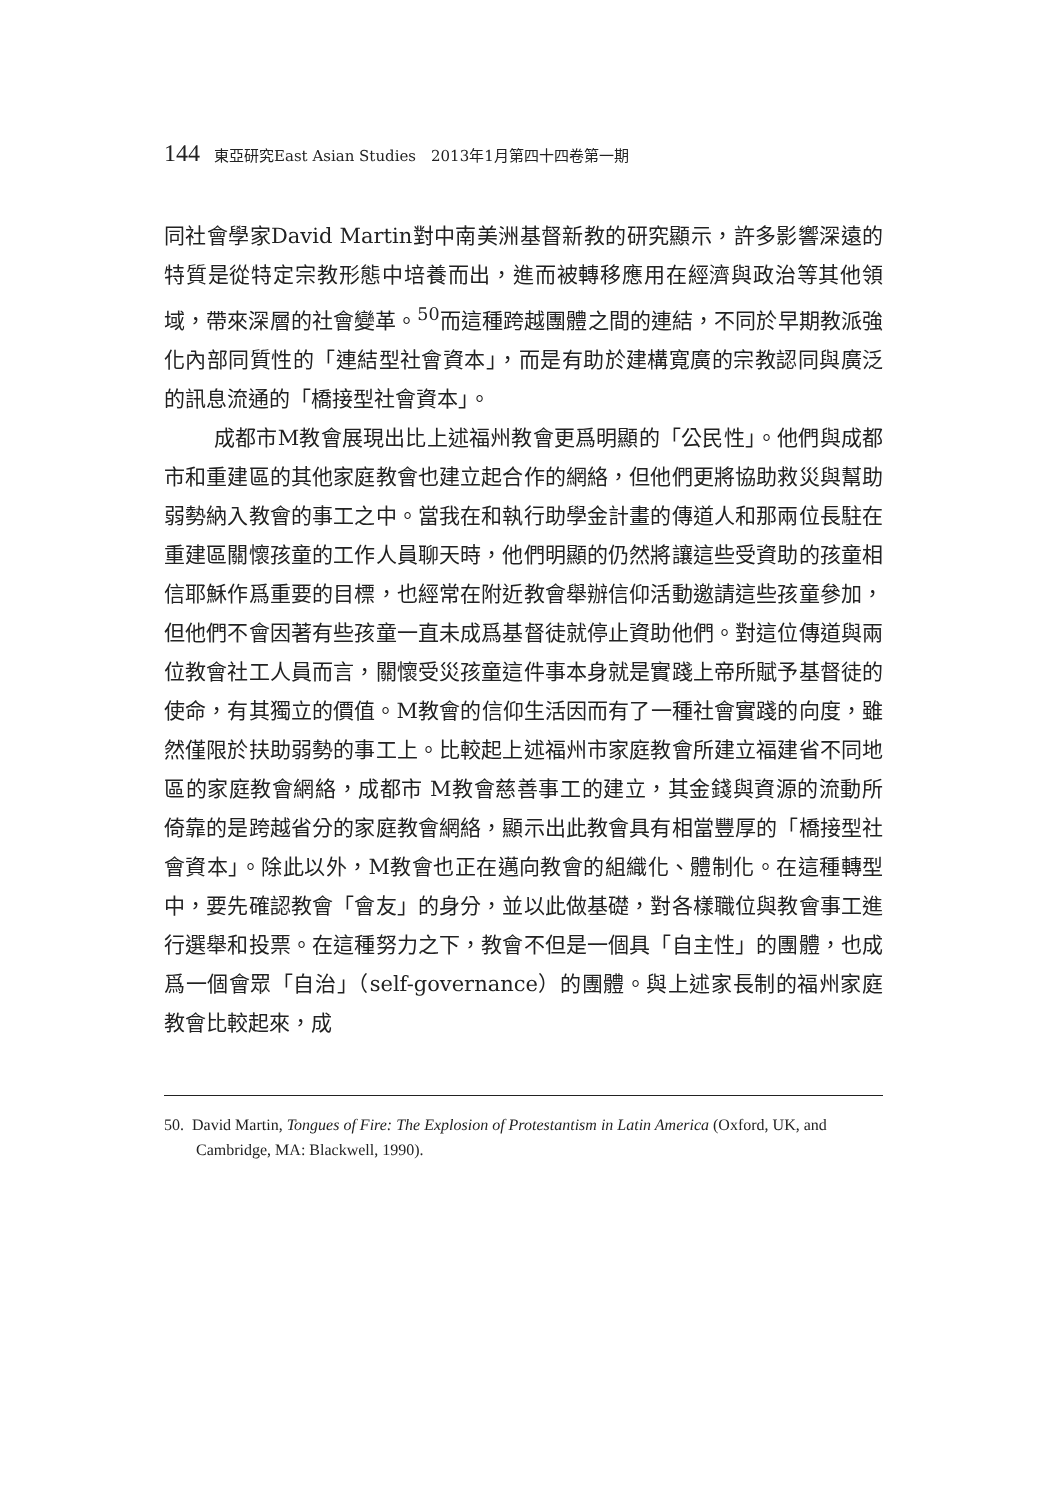144 東亞研究East Asian Studies　2013年1月第四十四卷第一期
同社會學家David Martin對中南美洲基督新教的研究顯示，許多影響深遠的特質是從特定宗教形態中培養而出，進而被轉移應用在經濟與政治等其他領域，帶來深層的社會變革。<sup>50</sup>而這種跨越團體之間的連結，不同於早期教派強化內部同質性的「連結型社會資本」，而是有助於建構寬廣的宗教認同與廣泛的訊息流通的「橋接型社會資本」。
成都市M教會展現出比上述福州教會更爲明顯的「公民性」。他們與成都市和重建區的其他家庭教會也建立起合作的網絡，但他們更將協助救災與幫助弱勢納入教會的事工之中。當我在和執行助學金計畫的傳道人和那兩位長駐在重建區關懷孩童的工作人員聊天時，他們明顯的仍然將讓這些受資助的孩童相信耶穌作爲重要的目標，也經常在附近教會舉辦信仰活動邀請這些孩童參加，但他們不會因著有些孩童一直未成爲基督徒就停止資助他們。對這位傳道與兩位教會社工人員而言，關懷受災孩童這件事本身就是實踐上帝所賦予基督徒的使命，有其獨立的價值。M教會的信仰生活因而有了一種社會實踐的向度，雖然僅限於扶助弱勢的事工上。比較起上述福州市家庭教會所建立福建省不同地區的家庭教會網絡，成都市 M教會慈善事工的建立，其金錢與資源的流動所倚靠的是跨越省分的家庭教會網絡，顯示出此教會具有相當豐厚的「橋接型社會資本」。除此以外，M教會也正在邁向教會的組織化、體制化。在這種轉型中，要先確認教會「會友」的身分，並以此做基礎，對各樣職位與教會事工進行選舉和投票。在這種努力之下，教會不但是一個具「自主性」的團體，也成爲一個會眾「自治」（self-governance）的團體。與上述家長制的福州家庭教會比較起來，成
50. David Martin, Tongues of Fire: The Explosion of Protestantism in Latin America (Oxford, UK, and Cambridge, MA: Blackwell, 1990).